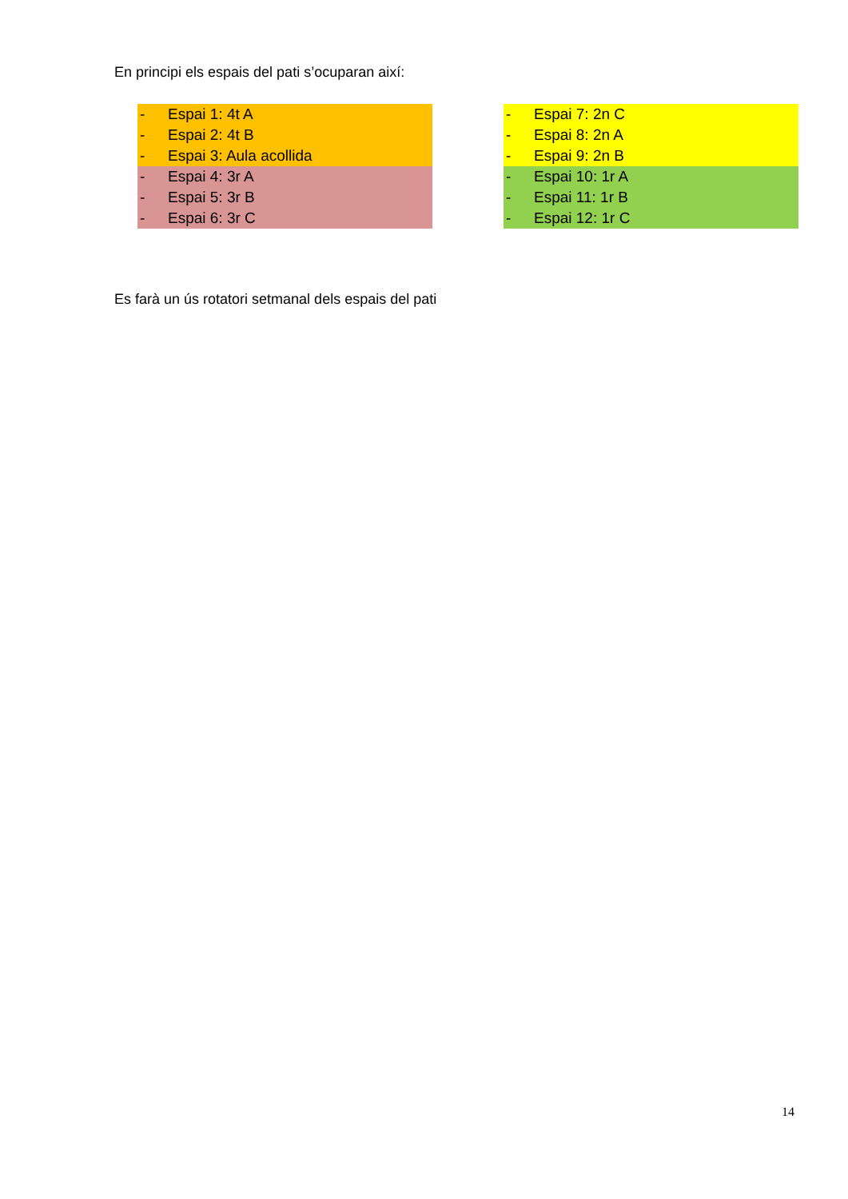En principi els espais del pati s’ocuparan així:
- Espai 1: 4t A
- Espai 2: 4t B
- Espai 3: Aula acollida
- Espai 4: 3r A
- Espai 5: 3r B
- Espai 6: 3r C
- Espai 7: 2n C
- Espai 8: 2n A
- Espai 9: 2n B
- Espai 10: 1r A
- Espai 11: 1r B
- Espai 12: 1r C
Es farà un ús rotatori setmanal dels espais del pati
14